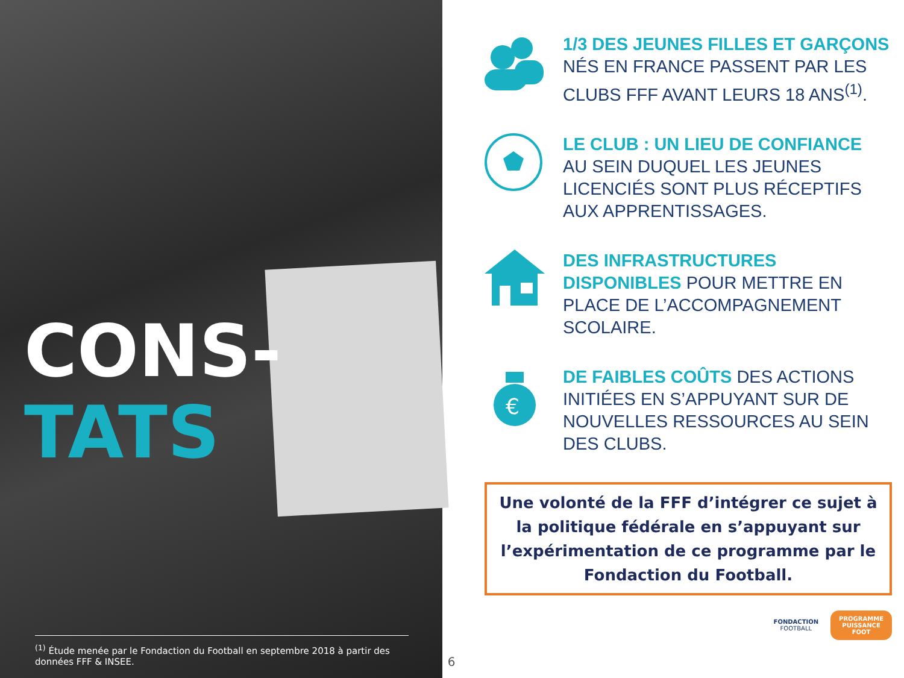CONS-
TATS
<sup>(1)</sup> Étude menée par le Fondaction du Football en septembre 2018 à partir des données FFF & INSEE.
6
1/3 DES JEUNES FILLES ET GARÇONS
NÉS EN FRANCE PASSENT PAR LES CLUBS FFF AVANT LEURS 18 ANS<sup>(1)</sup>.
LE CLUB : UN LIEU DE CONFIANCE
AU SEIN DUQUEL LES JEUNES LICENCIÉS SONT PLUS RÉCEPTIFS AUX APPRENTISSAGES.
DES INFRASTRUCTURES DISPONIBLES POUR METTRE EN PLACE DE L’ACCOMPAGNEMENT SCOLAIRE.
€
DE FAIBLES COÛTS DES ACTIONS INITIÉES EN S’APPUYANT SUR DE NOUVELLES RESSOURCES AU SEIN DES CLUBS.
Une volonté de la FFF d’intégrer ce sujet à la politique fédérale en s’appuyant sur l’expérimentation de ce programme par le Fondaction du Football.
FONDACTION
FOOTBALL
PROGRAMME
PUISSANCE
FOOT